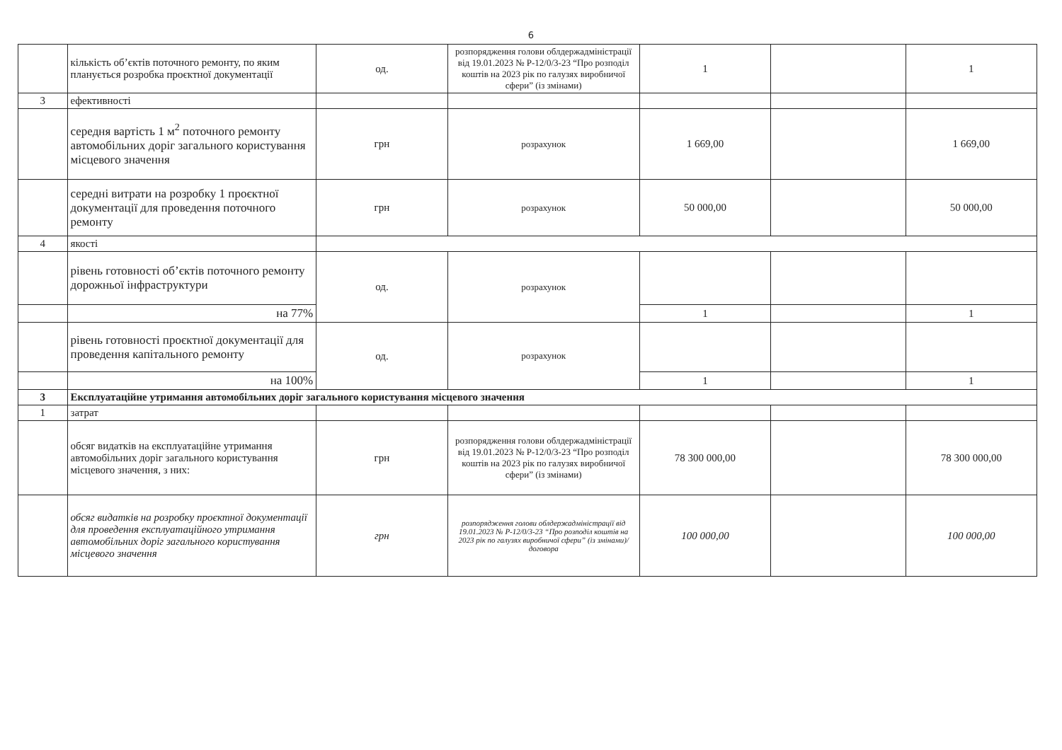6
| | кількість об’єктів поточного ремонту, по яким планується розробка проєктної документації | од. | розпорядження голови облдержадміністрації від 19.01.2023 № Р-12/0/3-23 “Про розподіл коштів на 2023 рік по галузях виробничої сфери” (із змінами) | 1 | | 1 |
| 3 | ефективності | | | | | |
| | середня вартість 1 м<sup>2</sup> поточного ремонту автомобільних доріг загального користування місцевого значення | грн | розрахунок | 1 669,00 | | 1 669,00 |
| | середні витрати на розробку 1 проєктної документації для проведення поточного ремонту | грн | розрахунок | 50 000,00 | | 50 000,00 |
| 4 | якості | | | | | |
| | рівень готовності об’єктів поточного ремонту дорожньої інфраструктури | од. | розрахунок | | | |
| | на 77% | | | 1 | | 1 |
| | рівень готовності проєктної документації для проведення капітального ремонту | од. | розрахунок | | | |
| | на 100% | | | 1 | | 1 |
| 3 | Експлуатаційне утримання автомобільних доріг загального користування місцевого значення | | | | | |
| 1 | затрат | | | | | |
| | обсяг видатків на експлуатаційне утримання автомобільних доріг загального користування місцевого значення, з них: | грн | розпорядження голови облдержадміністрації від 19.01.2023 № Р-12/0/3-23 “Про розподіл коштів на 2023 рік по галузях виробничої сфери” (із змінами) | 78 300 000,00 | | 78 300 000,00 |
| | обсяг видатків на розробку проєктної документації для проведення експлуатаційного утримання автомобільних доріг загального користування місцевого значення | грн | розпорядження голови облдержадміністрації від 19.01.2023 № Р-12/0/3-23 “Про розподіл коштів на 2023 рік по галузях виробничої сфери” (із змінами)/ договора | 100 000,00 | | 100 000,00 |